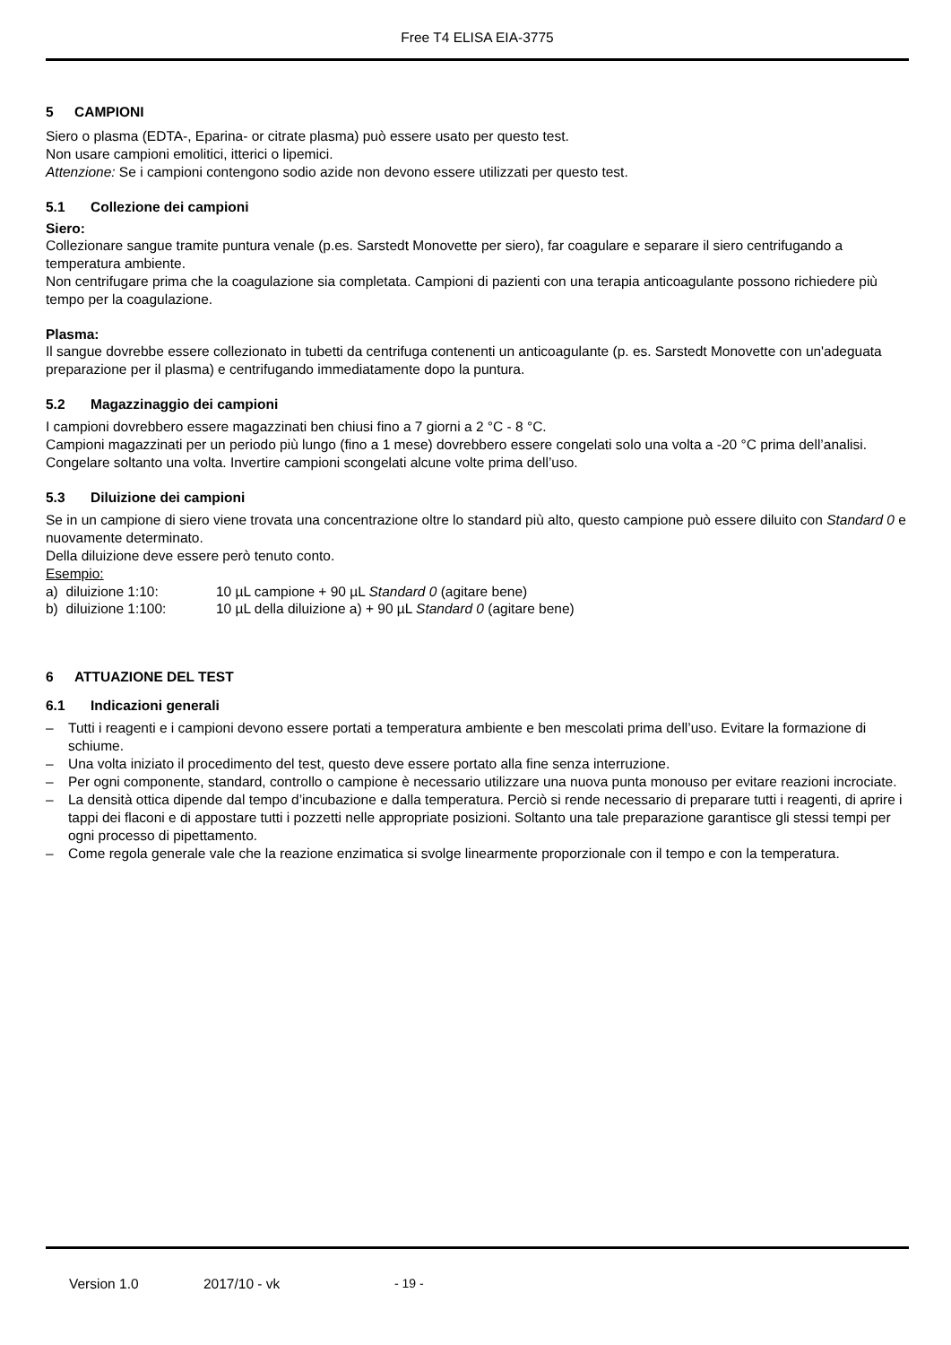Free T4 ELISA EIA-3775
5 CAMPIONI
Siero o plasma (EDTA-, Eparina- or citrate plasma) può essere usato per questo test.
Non usare campioni emolitici, itterici o lipemici.
Attenzione: Se i campioni contengono sodio azide non devono essere utilizzati per questo test.
5.1 Collezione dei campioni
Siero:
Collezionare sangue tramite puntura venale (p.es. Sarstedt Monovette per siero), far coagulare e separare il siero centrifugando a temperatura ambiente.
Non centrifugare prima che la coagulazione sia completata. Campioni di pazienti con una terapia anticoagulante possono richiedere più tempo per la coagulazione.
Plasma:
Il sangue dovrebbe essere collezionato in tubetti da centrifuga contenenti un anticoagulante (p. es. Sarstedt Monovette con un'adeguata preparazione per il plasma) e centrifugando immediatamente dopo la puntura.
5.2 Magazzinaggio dei campioni
I campioni dovrebbero essere magazzinati ben chiusi fino a 7 giorni a 2 °C - 8 °C.
Campioni magazzinati per un periodo più lungo (fino a 1 mese) dovrebbero essere congelati solo una volta a -20 °C prima dell’analisi. Congelare soltanto una volta. Invertire campioni scongelati alcune volte prima dell’uso.
5.3 Diluizione dei campioni
Se in un campione di siero viene trovata una concentrazione oltre lo standard più alto, questo campione può essere diluito con Standard 0 e nuovamente determinato.
Della diluizione deve essere però tenuto conto.
Esempio:
| a) diluizione 1:10: | 10 µL campione + 90 µL Standard 0 (agitare bene) |
| b) diluizione 1:100: | 10 µL della diluizione a) + 90 µL Standard 0 (agitare bene) |
6 ATTUAZIONE DEL TEST
6.1 Indicazioni generali
– Tutti i reagenti e i campioni devono essere portati a temperatura ambiente e ben mescolati prima dell’uso. Evitare la formazione di schiume.
– Una volta iniziato il procedimento del test, questo deve essere portato alla fine senza interruzione.
– Per ogni componente, standard, controllo o campione è necessario utilizzare una nuova punta monouso per evitare reazioni incrociate.
– La densità ottica dipende dal tempo d’incubazione e dalla temperatura. Perciò si rende necessario di preparare tutti i reagenti, di aprire i tappi dei flaconi e di appostare tutti i pozzetti nelle appropriate posizioni. Soltanto una tale preparazione garantisce gli stessi tempi per ogni processo di pipettamento.
– Come regola generale vale che la reazione enzimatica si svolge linearmente proporzionale con il tempo e con la temperatura.
Version 1.0 2017/10 - vk - 19 -